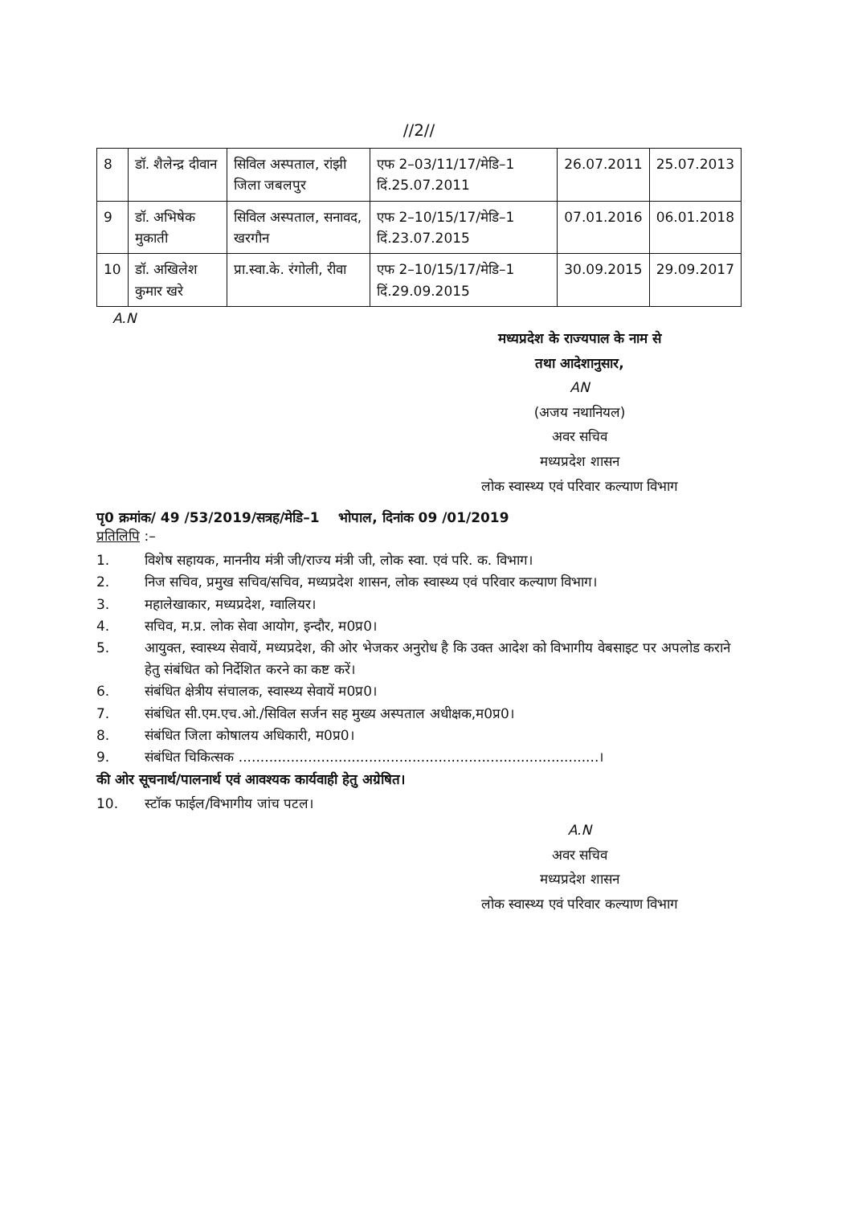//2//
| 8 | डॉ. शैलेन्द्र दीवान | सिविल अस्पताल, रांझी जिला जबलपुर | एफ 2–03/11/17/मेडि–1 दिं.25.07.2011 | 26.07.2011 | 25.07.2013 |
| 9 | डॉ. अभिषेक मुकाती | सिविल अस्पताल, सनावद, खरगौन | एफ 2–10/15/17/मेडि–1 दिं.23.07.2015 | 07.01.2016 | 06.01.2018 |
| 10 | डॉ. अखिलेश कुमार खरे | प्रा.स्वा.के. रंगोली, रीवा | एफ 2–10/15/17/मेडि–1 दिं.29.09.2015 | 30.09.2015 | 29.09.2017 |
A.N
मध्यप्रदेश के राज्यपाल के नाम से
तथा आदेशानुसार,
AN
(अजय नथानियल)
अवर सचिव
मध्यप्रदेश शासन
लोक स्वास्थ्य एवं परिवार कल्याण विभाग
पृ0 क्रमांक/ 49 /53/2019/सत्रह/मेडि–1 भोपाल, दिनांक 09 /01/2019
प्रतिलिपि :–
1. विशेष सहायक, माननीय मंत्री जी/राज्य मंत्री जी, लोक स्वा. एवं परि. क. विभाग।
2. निज सचिव, प्रमुख सचिव/सचिव, मध्यप्रदेश शासन, लोक स्वास्थ्य एवं परिवार कल्याण विभाग।
3. महालेखाकार, मध्यप्रदेश, ग्वालियर।
4. सचिव, म.प्र. लोक सेवा आयोग, इन्दौर, म0प्र0।
5. आयुक्त, स्वास्थ्य सेवायें, मध्यप्रदेश, की ओर भेजकर अनुरोध है कि उक्त आदेश को विभागीय वेबसाइट पर अपलोड कराने हेतु संबंधित को निर्देशित करने का कष्ट करें।
6. संबंधित क्षेत्रीय संचालक, स्वास्थ्य सेवायें म0प्र0।
7. संबंधित सी.एम.एच.ओ./सिविल सर्जन सह मुख्य अस्पताल अधीक्षक,म0प्र0।
8. संबंधित जिला कोषालय अधिकारी, म0प्र0।
9. संबंधित चिकित्सक ...................................................................................।
की ओर सूचनार्थ/पालनार्थ एवं आवश्यक कार्यवाही हेतु अग्रेषित।
10. स्टॉक फाईल/विभागीय जांच पटल।
A.N
अवर सचिव
मध्यप्रदेश शासन
लोक स्वास्थ्य एवं परिवार कल्याण विभाग